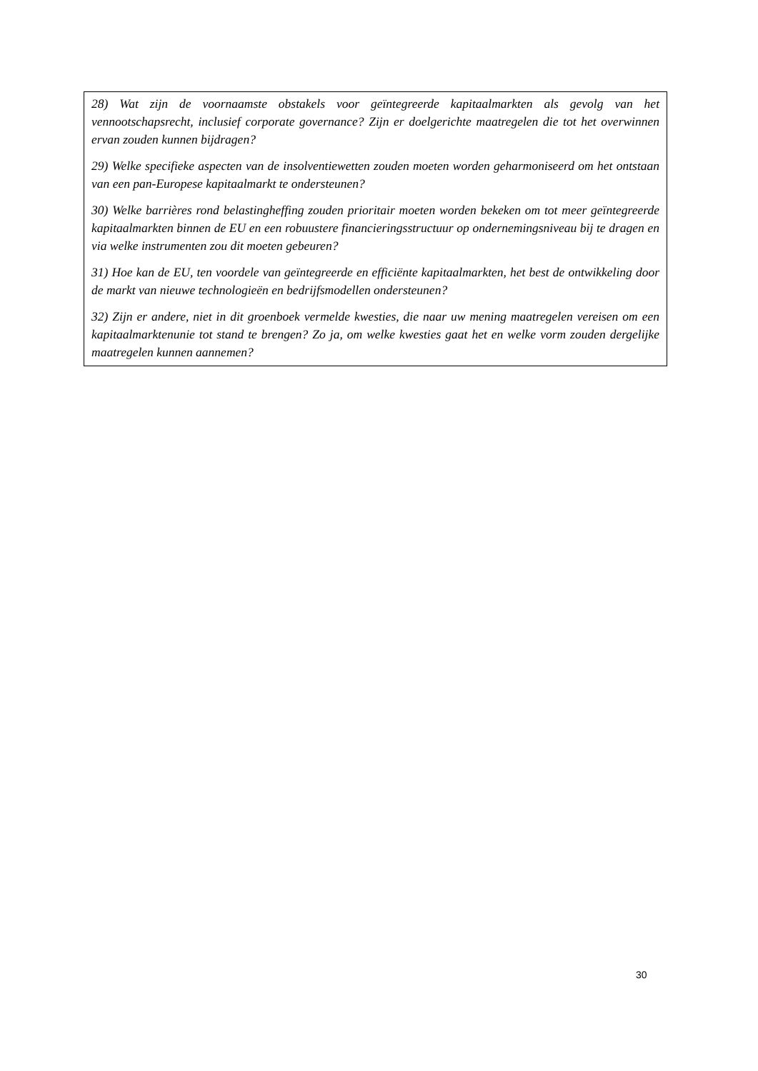28) Wat zijn de voornaamste obstakels voor geïntegreerde kapitaalmarkten als gevolg van het vennootschapsrecht, inclusief corporate governance? Zijn er doelgerichte maatregelen die tot het overwinnen ervan zouden kunnen bijdragen?
29) Welke specifieke aspecten van de insolventiewetten zouden moeten worden geharmoniseerd om het ontstaan van een pan-Europese kapitaalmarkt te ondersteunen?
30) Welke barrières rond belastingheffing zouden prioritair moeten worden bekeken om tot meer geïntegreerde kapitaalmarkten binnen de EU en een robuustere financieringsstructuur op ondernemingsniveau bij te dragen en via welke instrumenten zou dit moeten gebeuren?
31) Hoe kan de EU, ten voordele van geïntegreerde en efficiënte kapitaalmarkten, het best de ontwikkeling door de markt van nieuwe technologieën en bedrijfsmodellen ondersteunen?
32) Zijn er andere, niet in dit groenboek vermelde kwesties, die naar uw mening maatregelen vereisen om een kapitaalmarktenunie tot stand te brengen? Zo ja, om welke kwesties gaat het en welke vorm zouden dergelijke maatregelen kunnen aannemen?
30